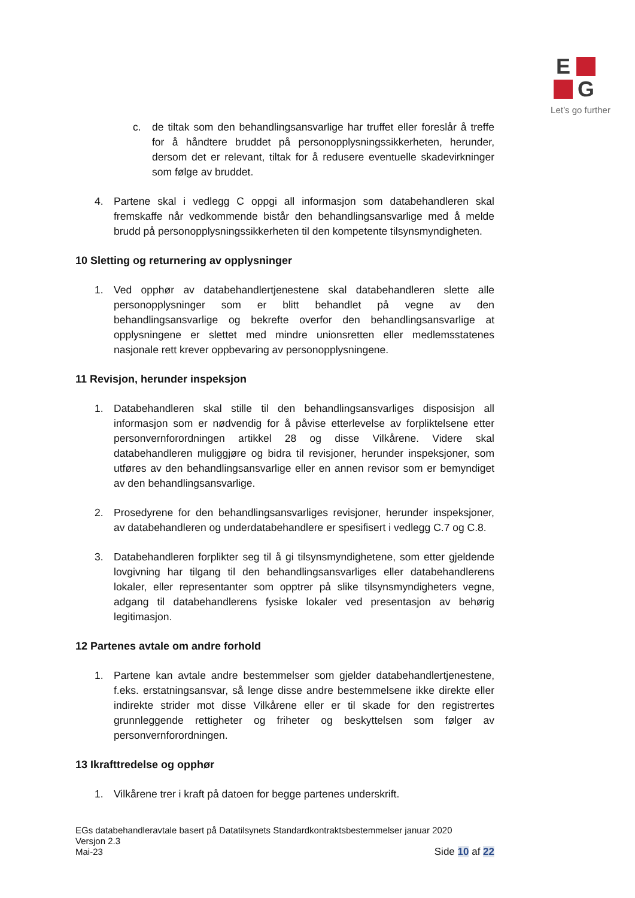E
G
Let’s go further
c. de tiltak som den behandlingsansvarlige har truffet eller foreslår å treffe for å håndtere bruddet på personopplysningssikkerheten, herunder, dersom det er relevant, tiltak for å redusere eventuelle skadevirkninger som følge av bruddet.
4. Partene skal i vedlegg C oppgi all informasjon som databehandleren skal fremskaffe når vedkommende bistår den behandlingsansvarlige med å melde brudd på personopplysningssikkerheten til den kompetente tilsynsmyndigheten.
10 Sletting og returnering av opplysninger
1. Ved opphør av databehandlertjenestene skal databehandleren slette alle personopplysninger som er blitt behandlet på vegne av den behandlingsansvarlige og bekrefte overfor den behandlingsansvarlige at opplysningene er slettet med mindre unionsretten eller medlemsstatenes nasjonale rett krever oppbevaring av personopplysningene.
11 Revisjon, herunder inspeksjon
1. Databehandleren skal stille til den behandlingsansvarliges disposisjon all informasjon som er nødvendig for å påvise etterlevelse av forpliktelsene etter personvernforordningen artikkel 28 og disse Vilkårene. Videre skal databehandleren muliggjøre og bidra til revisjoner, herunder inspeksjoner, som utføres av den behandlingsansvarlige eller en annen revisor som er bemyndiget av den behandlingsansvarlige.
2. Prosedyrene for den behandlingsansvarliges revisjoner, herunder inspeksjoner, av databehandleren og underdatabehandlere er spesifisert i vedlegg C.7 og C.8.
3. Databehandleren forplikter seg til å gi tilsynsmyndighetene, som etter gjeldende lovgivning har tilgang til den behandlingsansvarliges eller databehandlerens lokaler, eller representanter som opptrer på slike tilsynsmyndigheters vegne, adgang til databehandlerens fysiske lokaler ved presentasjon av behørig legitimasjon.
12 Partenes avtale om andre forhold
1. Partene kan avtale andre bestemmelser som gjelder databehandlertjenestene, f.eks. erstatningsansvar, så lenge disse andre bestemmelsene ikke direkte eller indirekte strider mot disse Vilkårene eller er til skade for den registrertes grunnleggende rettigheter og friheter og beskyttelsen som følger av personvernforordningen.
13 Ikrafttredelse og opphør
1. Vilkårene trer i kraft på datoen for begge partenes underskrift.
EGs databehandleravtale basert på Datatilsynets Standardkontraktsbestemmelser januar 2020
Versjon 2.3
Mai-23
Side 10 af 22